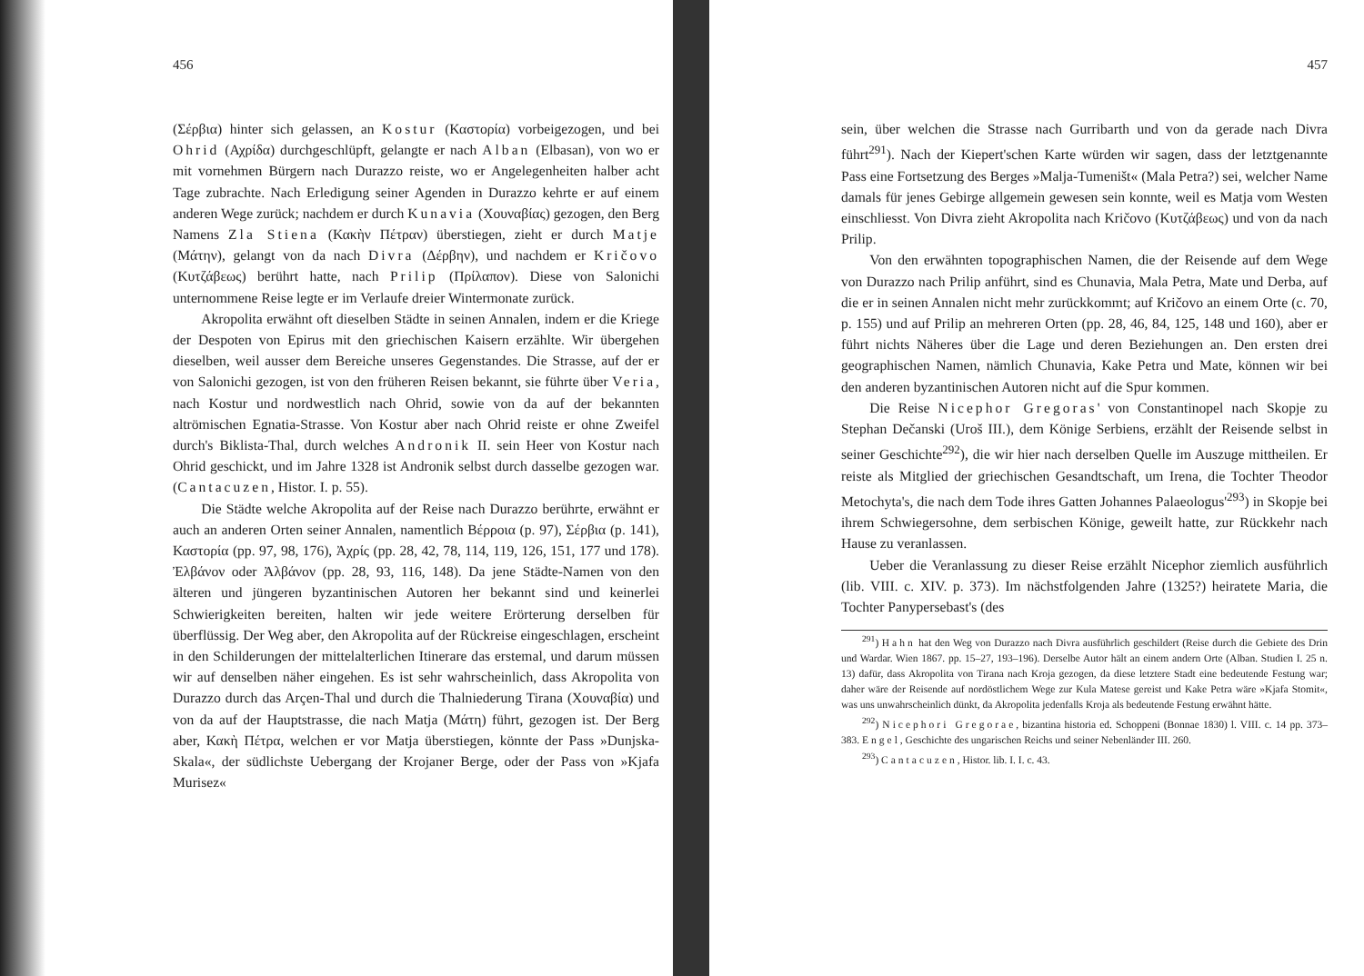456
(Σέρβια) hinter sich gelassen, an Kostur (Καστορία) vorbeigezogen, und bei Ohrid (Αχρίδα) durchgeschlüpft, gelangte er nach Alban (Elbasan), von wo er mit vornehmen Bürgern nach Durazzo reiste, wo er Angelegenheiten halber acht Tage zubrachte. Nach Erledigung seiner Agenden in Durazzo kehrte er auf einem anderen Wege zurück; nachdem er durch Kunavia (Χουναβίας) gezogen, den Berg Namens Zla Stiena (Κακὴν Πέτραν) überstiegen, zieht er durch Matje (Μάτην), gelangt von da nach Divra (Δέρβην), und nachdem er Kričovo (Κυτζάβεως) berührt hatte, nach Prilip (Πρίλαπον). Diese von Salonichi unternommene Reise legte er im Verlaufe dreier Wintermonate zurück.
Akropolita erwähnt oft dieselben Städte in seinen Annalen, indem er die Kriege der Despoten von Epirus mit den griechischen Kaisern erzählte. Wir übergehen dieselben, weil ausser dem Bereiche unseres Gegenstandes. Die Strasse, auf der er von Salonichi gezogen, ist von den früheren Reisen bekannt, sie führte über Veria, nach Kostur und nordwestlich nach Ohrid, sowie von da auf der bekannten altrömischen Egnatia-Strasse. Von Kostur aber nach Ohrid reiste er ohne Zweifel durch's Biklista-Thal, durch welches Andronik II. sein Heer von Kostur nach Ohrid geschickt, und im Jahre 1328 ist Andronik selbst durch dasselbe gezogen war. (Cantacuzen, Histor. I. p. 55).
Die Städte welche Akropolita auf der Reise nach Durazzo berührte, erwähnt er auch an anderen Orten seiner Annalen, namentlich Βέρροια (p. 97), Σέρβια (p. 141), Καστορία (pp. 97, 98, 176), Ἀχρίς (pp. 28, 42, 78, 114, 119, 126, 151, 177 und 178). Ἐλβάνον oder Ἀλβάνον (pp. 28, 93, 116, 148). Da jene Städte-Namen von den älteren und jüngeren byzantinischen Autoren her bekannt sind und keinerlei Schwierigkeiten bereiten, halten wir jede weitere Erörterung derselben für überflüssig. Der Weg aber, den Akropolita auf der Rückreise eingeschlagen, erscheint in den Schilderungen der mittelalterlichen Itinerare das erstemal, und darum müssen wir auf denselben näher eingehen. Es ist sehr wahrscheinlich, dass Akropolita von Durazzo durch das Arçen-Thal und durch die Thalniederung Tirana (Χουναβία) und von da auf der Hauptstrasse, die nach Matja (Μάτη) führt, gezogen ist. Der Berg aber, Κακὴ Πέτρα, welchen er vor Matja überstiegen, könnte der Pass »Dunjska-Skala«, der südlichste Uebergang der Krojaner Berge, oder der Pass von »Kjafa Murisez«
457
sein, über welchen die Strasse nach Gurribarth und von da gerade nach Divra führt<sup>291</sup>). Nach der Kiepert'schen Karte würden wir sagen, dass der letztgenannte Pass eine Fortsetzung des Berges »Malja-Tumeništ« (Mala Petra?) sei, welcher Name damals für jenes Gebirge allgemein gewesen sein konnte, weil es Matja vom Westen einschliesst. Von Divra zieht Akropolita nach Kričovo (Κυτζάβεως) und von da nach Prilip.
Von den erwähnten topographischen Namen, die der Reisende auf dem Wege von Durazzo nach Prilip anführt, sind es Chunavia, Mala Petra, Mate und Derba, auf die er in seinen Annalen nicht mehr zurückkommt; auf Kričovo an einem Orte (c. 70, p. 155) und auf Prilip an mehreren Orten (pp. 28, 46, 84, 125, 148 und 160), aber er führt nichts Näheres über die Lage und deren Beziehungen an. Den ersten drei geographischen Namen, nämlich Chunavia, Kake Petra und Mate, können wir bei den anderen byzantinischen Autoren nicht auf die Spur kommen.
Die Reise Nicephor Gregoras' von Constantinopel nach Skopje zu Stephan Dečanski (Uroš III.), dem Könige Serbiens, erzählt der Reisende selbst in seiner Geschichte<sup>292</sup>), die wir hier nach derselben Quelle im Auszuge mittheilen. Er reiste als Mitglied der griechischen Gesandtschaft, um Irena, die Tochter Theodor Metochyta's, die nach dem Tode ihres Gatten Johannes Palaeologus'<sup>293</sup>) in Skopje bei ihrem Schwiegersohne, dem serbischen Könige, geweilt hatte, zur Rückkehr nach Hause zu veranlassen.
Ueber die Veranlassung zu dieser Reise erzählt Nicephor ziemlich ausführlich (lib. VIII. c. XIV. p. 373). Im nächstfolgenden Jahre (1325?) heiratete Maria, die Tochter Panypersebast's (des
<sup>291</sup>) Hahn hat den Weg von Durazzo nach Divra ausführlich geschildert (Reise durch die Gebiete des Drin und Wardar. Wien 1867. pp. 15–27, 193–196). Derselbe Autor hält an einem andern Orte (Alban. Studien I. 25 n. 13) dafür, dass Akropolita von Tirana nach Kroja gezogen, da diese letztere Stadt eine bedeutende Festung war; daher wäre der Reisende auf nordöstlichem Wege zur Kula Matese gereist und Kake Petra wäre »Kjafa Stomit«, was uns unwahrscheinlich dünkt, da Akropolita jedenfalls Kroja als bedeutende Festung erwähnt hätte.
<sup>292</sup>) Nicephori Gregorae, bizantina historia ed. Schoppeni (Bonnae 1830) l. VIII. c. 14 pp. 373–383. Engel, Geschichte des ungarischen Reichs und seiner Nebenländer III. 260.
<sup>293</sup>) Cantacuzen, Histor. lib. I. I. c. 43.